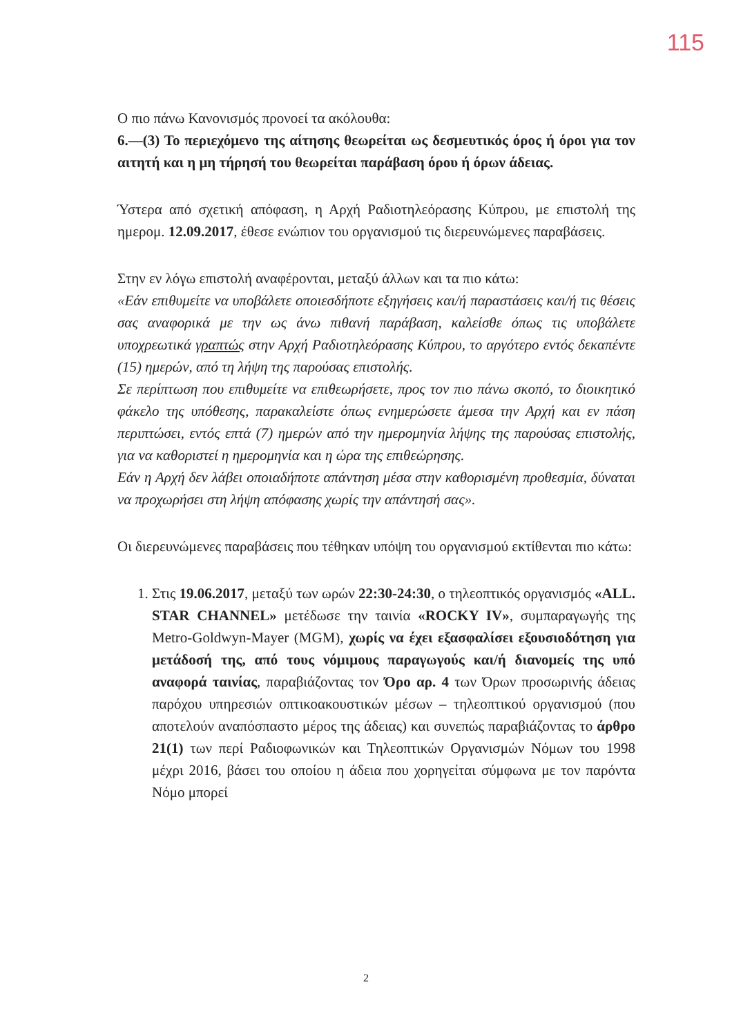115
Ο πιο πάνω Κανονισμός προνοεί τα ακόλουθα:
6.—(3) Το περιεχόμενο της αίτησης θεωρείται ως δεσμευτικός όρος ή όροι για τον αιτητή και η μη τήρησή του θεωρείται παράβαση όρου ή όρων άδειας.
Ύστερα από σχετική απόφαση, η Αρχή Ραδιοτηλεόρασης Κύπρου, με επιστολή της ημερομ. 12.09.2017, έθεσε ενώπιον του οργανισμού τις διερευνώμενες παραβάσεις.
Στην εν λόγω επιστολή αναφέρονται, μεταξύ άλλων και τα πιο κάτω:
«Εάν επιθυμείτε να υποβάλετε οποιεσδήποτε εξηγήσεις και/ή παραστάσεις και/ή τις θέσεις σας αναφορικά με την ως άνω πιθανή παράβαση, καλείσθε όπως τις υποβάλετε υποχρεωτικά γραπτώς στην Αρχή Ραδιοτηλεόρασης Κύπρου, το αργότερο εντός δεκαπέντε (15) ημερών, από τη λήψη της παρούσας επιστολής.
Σε περίπτωση που επιθυμείτε να επιθεωρήσετε, προς τον πιο πάνω σκοπό, το διοικητικό φάκελο της υπόθεσης, παρακαλείστε όπως ενημερώσετε άμεσα την Αρχή και εν πάση περιπτώσει, εντός επτά (7) ημερών από την ημερομηνία λήψης της παρούσας επιστολής, για να καθοριστεί η ημερομηνία και η ώρα της επιθεώρησης.
Εάν η Αρχή δεν λάβει οποιαδήποτε απάντηση μέσα στην καθορισμένη προθεσμία, δύναται να προχωρήσει στη λήψη απόφασης χωρίς την απάντησή σας».
Οι διερευνώμενες παραβάσεις που τέθηκαν υπόψη του οργανισμού εκτίθενται πιο κάτω:
1. Στις 19.06.2017, μεταξύ των ωρών 22:30-24:30, ο τηλεοπτικός οργανισμός «ALL. STAR CHANNEL» μετέδωσε την ταινία «ROCKY IV», συμπαραγωγής της Metro-Goldwyn-Mayer (MGM), χωρίς να έχει εξασφαλίσει εξουσιοδότηση για μετάδοσή της, από τους νόμιμους παραγωγούς και/ή διανομείς της υπό αναφορά ταινίας, παραβιάζοντας τον Όρο αρ. 4 των Όρων προσωρινής άδειας παρόχου υπηρεσιών οπτικοακουστικών μέσων – τηλεοπτικού οργανισμού (που αποτελούν αναπόσπαστο μέρος της άδειας) και συνεπώς παραβιάζοντας το άρθρο 21(1) των περί Ραδιοφωνικών και Τηλεοπτικών Οργανισμών Νόμων του 1998 μέχρι 2016, βάσει του οποίου η άδεια που χορηγείται σύμφωνα με τον παρόντα Νόμο μπορεί
2